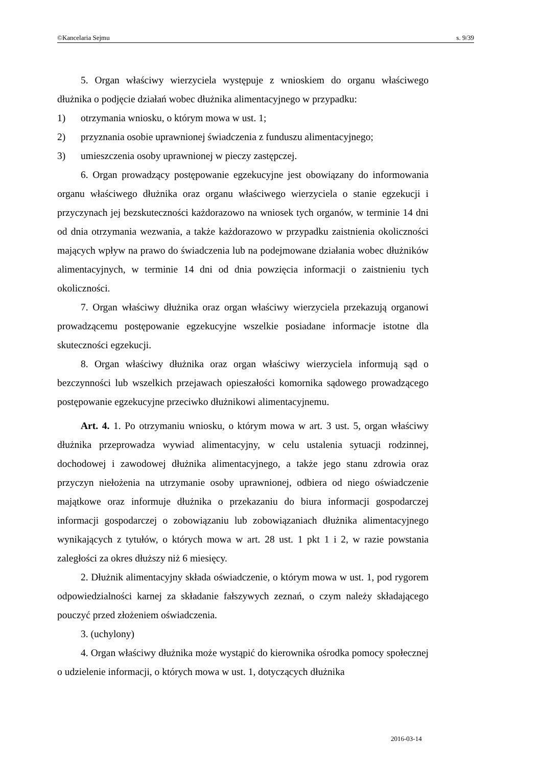©Kancelaria Sejmu s. 9/39
5. Organ właściwy wierzyciela występuje z wnioskiem do organu właściwego dłużnika o podjęcie działań wobec dłużnika alimentacyjnego w przypadku:
1) otrzymania wniosku, o którym mowa w ust. 1;
2) przyznania osobie uprawnionej świadczenia z funduszu alimentacyjnego;
3) umieszczenia osoby uprawnionej w pieczy zastępczej.
6. Organ prowadzący postępowanie egzekucyjne jest obowiązany do informowania organu właściwego dłużnika oraz organu właściwego wierzyciela o stanie egzekucji i przyczynach jej bezskuteczności każdorazowo na wniosek tych organów, w terminie 14 dni od dnia otrzymania wezwania, a także każdorazowo w przypadku zaistnienia okoliczności mających wpływ na prawo do świadczenia lub na podejmowane działania wobec dłużników alimentacyjnych, w terminie 14 dni od dnia powzięcia informacji o zaistnieniu tych okoliczności.
7. Organ właściwy dłużnika oraz organ właściwy wierzyciela przekazują organowi prowadzącemu postępowanie egzekucyjne wszelkie posiadane informacje istotne dla skuteczności egzekucji.
8. Organ właściwy dłużnika oraz organ właściwy wierzyciela informują sąd o bezczynności lub wszelkich przejawach opieszałości komornika sądowego prowadzącego postępowanie egzekucyjne przeciwko dłużnikowi alimentacyjnemu.
Art. 4. 1. Po otrzymaniu wniosku, o którym mowa w art. 3 ust. 5, organ właściwy dłużnika przeprowadza wywiad alimentacyjny, w celu ustalenia sytuacji rodzinnej, dochodowej i zawodowej dłużnika alimentacyjnego, a także jego stanu zdrowia oraz przyczyn niełożenia na utrzymanie osoby uprawnionej, odbiera od niego oświadczenie majątkowe oraz informuje dłużnika o przekazaniu do biura informacji gospodarczej informacji gospodarczej o zobowiązaniu lub zobowiązaniach dłużnika alimentacyjnego wynikających z tytułów, o których mowa w art. 28 ust. 1 pkt 1 i 2, w razie powstania zaległości za okres dłuższy niż 6 miesięcy.
2. Dłużnik alimentacyjny składa oświadczenie, o którym mowa w ust. 1, pod rygorem odpowiedzialności karnej za składanie fałszywych zeznań, o czym należy składającego pouczyć przed złożeniem oświadczenia.
3. (uchylony)
4. Organ właściwy dłużnika może wystąpić do kierownika ośrodka pomocy społecznej o udzielenie informacji, o których mowa w ust. 1, dotyczących dłużnika
2016-03-14